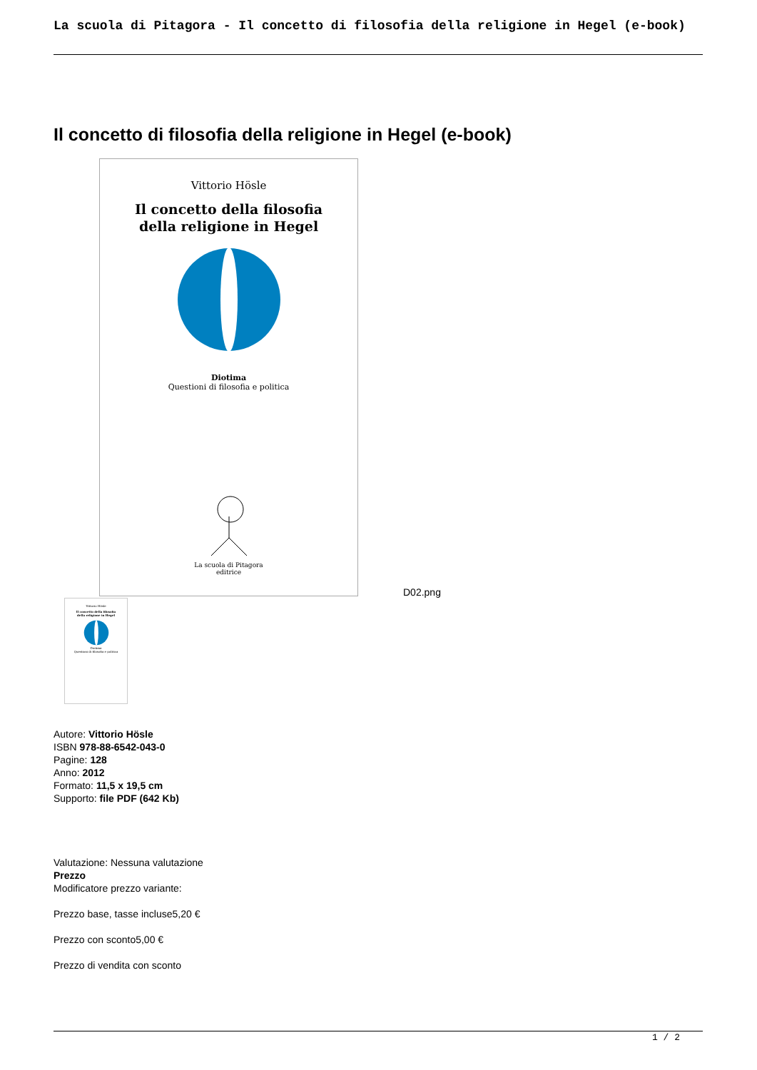La scuola di Pitagora - Il concetto di filosofia della religione in Hegel (e-book)
Il concetto di filosofia della religione in Hegel (e-book)
Vittorio Hösle
Il concetto della filosofia
della religione in Hegel
Diotima
Questioni di filosofia e politica
La scuola di Pitagora
editrice
Vittorio Hösle
Il concetto della filosofia
della religione in Hegel
Diotima
Questioni di filosofia e politica
D02.png
Autore: Vittorio Hösle
ISBN 978-88-6542-043-0
Pagine: 128
Anno: 2012
Formato: 11,5 x 19,5 cm
Supporto: file PDF (642 Kb)
Valutazione: Nessuna valutazione
Prezzo
Modificatore prezzo variante:
Prezzo base, tasse incluse5,20 €
Prezzo con sconto5,00 €
Prezzo di vendita con sconto
1 / 2